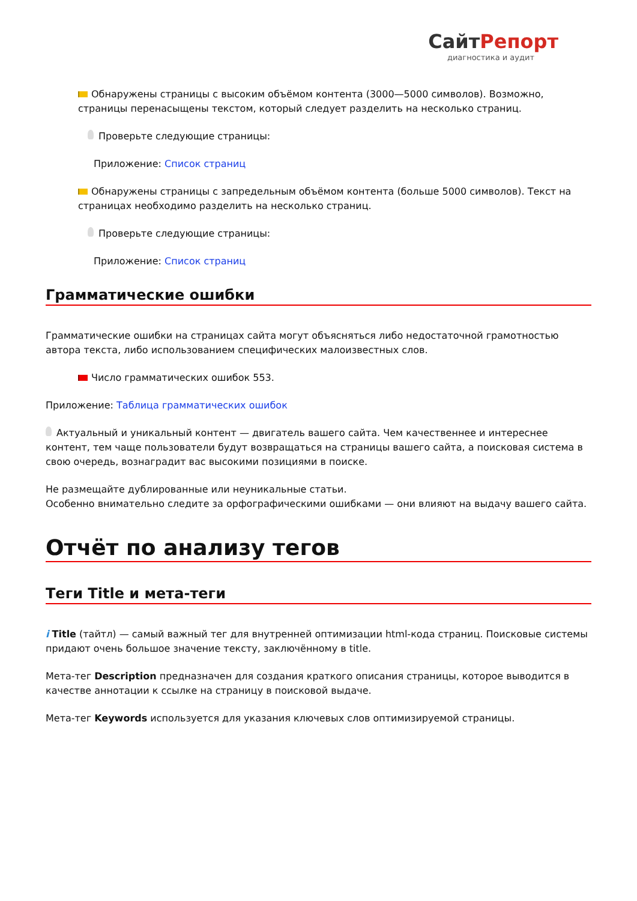СайтРепорт
диагностика и аудит
Обнаружены страницы с высоким объёмом контента (3000—5000 символов). Возможно, страницы перенасыщены текстом, который следует разделить на несколько страниц.
Проверьте следующие страницы:
Приложение: Список страниц
Обнаружены страницы с запредельным объёмом контента (больше 5000 символов). Текст на страницах необходимо разделить на несколько страниц.
Проверьте следующие страницы:
Приложение: Список страниц
Грамматические ошибки
Грамматические ошибки на страницах сайта могут объясняться либо недостаточной грамотностью автора текста, либо использованием специфических малоизвестных слов.
Число грамматических ошибок 553.
Приложение: Таблица грамматических ошибок
Актуальный и уникальный контент — двигатель вашего сайта. Чем качественнее и интереснее контент, тем чаще пользователи будут возвращаться на страницы вашего сайта, а поисковая система в свою очередь, вознаградит вас высокими позициями в поиске.
Не размещайте дублированные или неуникальные статьи.
Особенно внимательно следите за орфографическими ошибками — они влияют на выдачу вашего сайта.
Отчёт по анализу тегов
Теги Title и мета-теги
i Title (тайтл) — самый важный тег для внутренней оптимизации html-кода страниц. Поисковые системы придают очень большое значение тексту, заключённому в title.
Мета-тег Description предназначен для создания краткого описания страницы, которое выводится в качестве аннотации к ссылке на страницу в поисковой выдаче.
Мета-тег Keywords используется для указания ключевых слов оптимизируемой страницы.